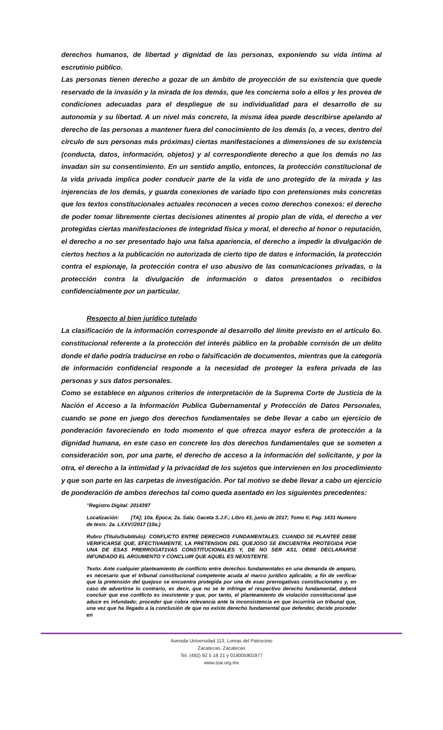derechos humanos, de libertad y dignidad de las personas, exponiendo su vida íntima al escrutinio público.
Las personas tienen derecho a gozar de un ámbito de proyección de su existencia que quede reservado de la invasión y la mirada de los demás, que les concierna solo a ellos y les provea de condiciones adecuadas para el despliegue de su individualidad para el desarrollo de su autonomía y su libertad. A un nivel más concreto, la misma idea puede describirse apelando al derecho de las personas a mantener fuera del conocimiento de los demás (o, a veces, dentro del círculo de sus personas más próximas) ciertas manifestaciones a dimensiones de su existencia (conducta, datos, información, objetos) y al correspondiente derecho a que los demás no las invadan sin su consentimiento. En un sentido amplio, entonces, la protección constitucional de la vida privada implica poder conducir parte de la vida de uno protegido de la mirada y las injerencias de los demás, y guarda conexiones de variado tipo con pretensiones más concretas que los textos constitucionales actuales reconocen a veces como derechos conexos: el derecho de poder tomar libremente ciertas decisiones atinentes al propio plan de vida, el derecho a ver protegidas ciertas manifestaciones de integridad física y moral, el derecho al honor o reputación, el derecho a no ser presentado bajo una falsa apariencia, el derecho a impedir la divulgación de ciertos hechos a la publicación no autorizada de cierto tipo de datos e información, la protección contra el espionaje, la protección contra el uso abusivo de las comunicaciones privadas, o la protección contra la divulgación de información o datos presentados o recibidos confidencialmente por un particular.
Respecto al bien jurídico tutelado
La clasificación de la información corresponde al desarrollo del límite previsto en el artículo 6o. constitucional referente a la protección del interés público en la probable cornisón de un delito donde el daño podría traducirse en robo o falsificación de documentos, mientras que la categoría de información confidencial responde a la necesidad de proteger la esfera privada de las personas y sus datos personales.
Como se establece en algunos criterios de interpretación de la Suprema Corte de Justicia de la Nación el Acceso a la Información Publica Gubernamental y Protección de Datos Personales, cuando se pone en juego dos derechos fundamentales se debe llevar a cabo un ejercicio de ponderación favoreciendo en todo momento el que ofrezca mayor esfera de protección a la dignidad humana, en este caso en concrete los dos derechos fundamentales que se someten a consideración son, por una parte, el derecho de acceso a la información del solicitante, y por la otra, el derecho a la intimidad y la privacidad de los sujetos que intervienen en los procedimiento y que son parte en las carpetas de investigación. Por tal motivo se debe llevar a cabo un ejercicio de ponderación de ambos derechos tal como queda asentado en los siguientes precedentes:
"Registro Digital: 2014397
Localización: [TA]; 10a. Época; 2a. Sala; Gaceta S.J.F.; Libro 43, junio de 2017; Tomo II; Pag. 1431 Numero de tesis: 2a. LXXV!/2017 (10a.)
Rubro (Titulo/Subtitulo): CONFLICTO ENTRE DERECHOS FUNDAMENTALES. CUANDO SE PLANTEE DEBE VERIFICARSE QUE, EFECTIVAMENTE, LA PRETENSION DEL QUEJOSO SE ENCUENTRA PROTEGIDA POR UNA DE ESAS PRERROGAT1VAS CONSTITUCIONALES Y, DE NO SER AS1, DEBE DECLARARSE INFUNDADO EL ARGUMENTO Y CONCLUIR QUE AQUEL ES NEXISTENTE.
Texto: Ante cualquier planteamiento de conflicto entre derechos fundamentales en una demanda de amparo, es necesario que el tribunal constitucional competente acuda al marco jurídico aplicable, a fin de verificar que la pretensión del quejoso se encuentra protegida por una de esas prerrogativas constitucionales y, en caso de advertirse lo contrario, es decir, que no se le infringe el respectivo derecho fundamental, deberá concluir que ese conflicto es inexistente y que, por tanto, el planteamiento de violación constitucional que aduce es infundado; proceder que cobra relevancia ante la inconsistencia en que incurriría un tribunal que, una vez que ha llegado a la conclusión de que no existe derecho fundamental que defender, decide proceder en
Avenida Universidad 113, Lomas del Patrocinio
Zacatecas, Zacatecas
Tel. (492) 92 5 16 21 y 018005901977
www.izai.org.mx